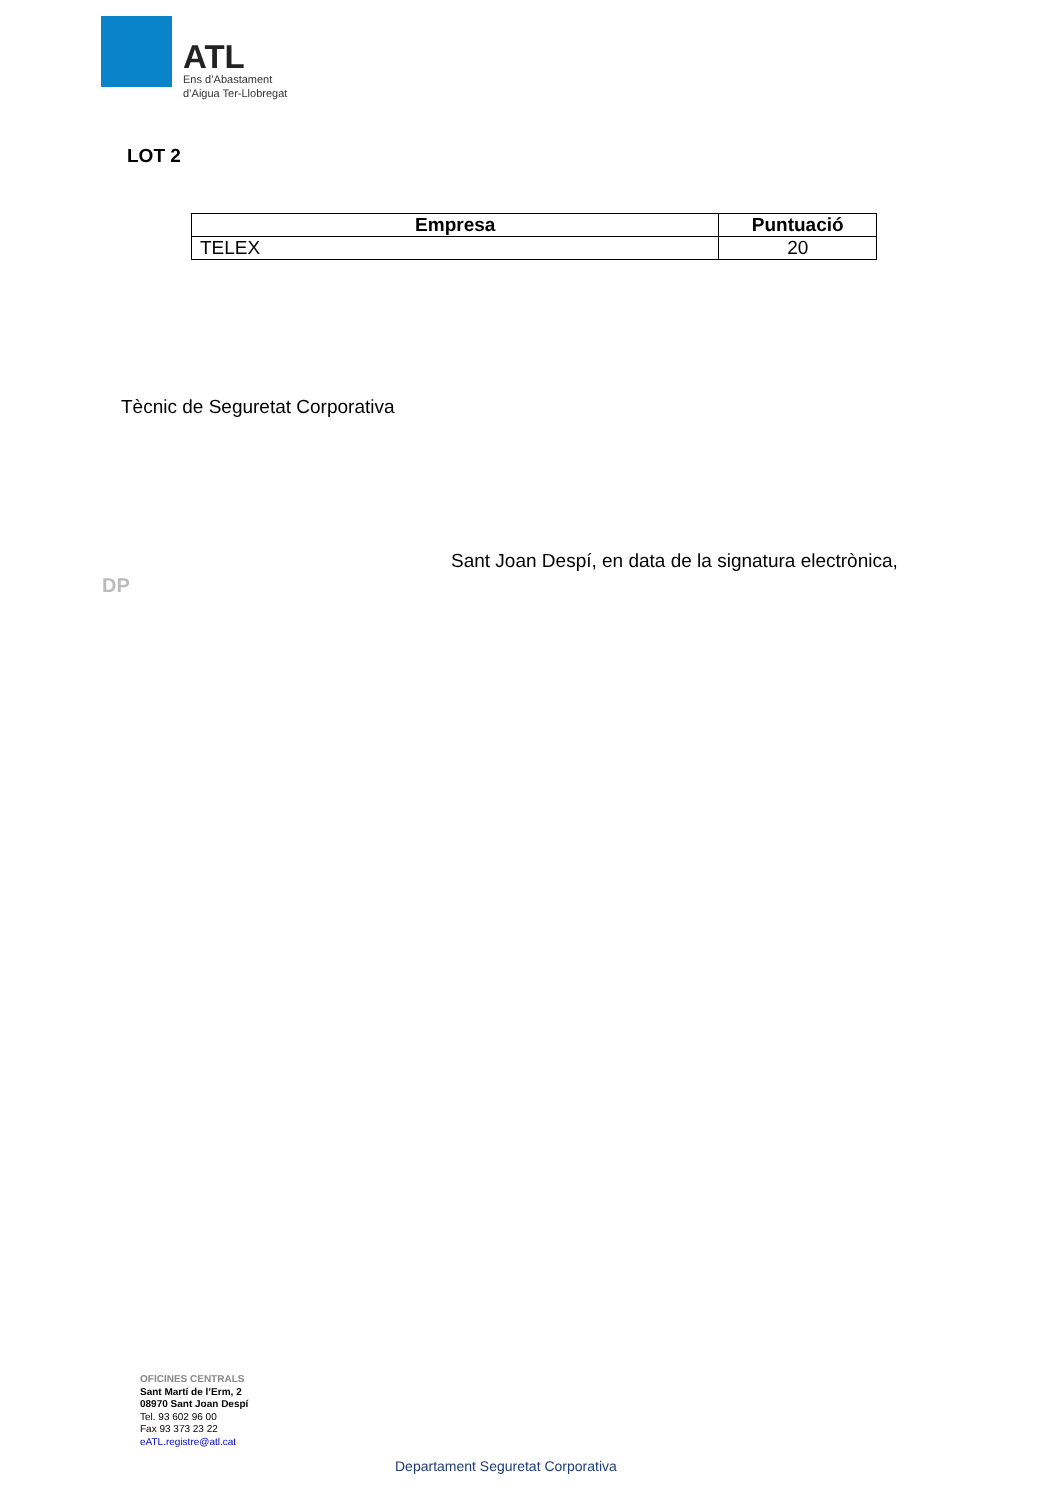ATL
Ens d’Abastament
d’Aigua Ter-Llobregat
LOT 2
| Empresa | Puntuació |
| --- | --- |
| TELEX | 20 |
Tècnic de Seguretat Corporativa
Sant Joan Despí, en data de la signatura electrònica,
DP
OFICINES CENTRALS
Sant Martí de l’Erm, 2
08970 Sant Joan Despí
Tel. 93 602 96 00
Fax 93 373 23 22
eATL.registre@atl.cat
Departament Seguretat Corporativa